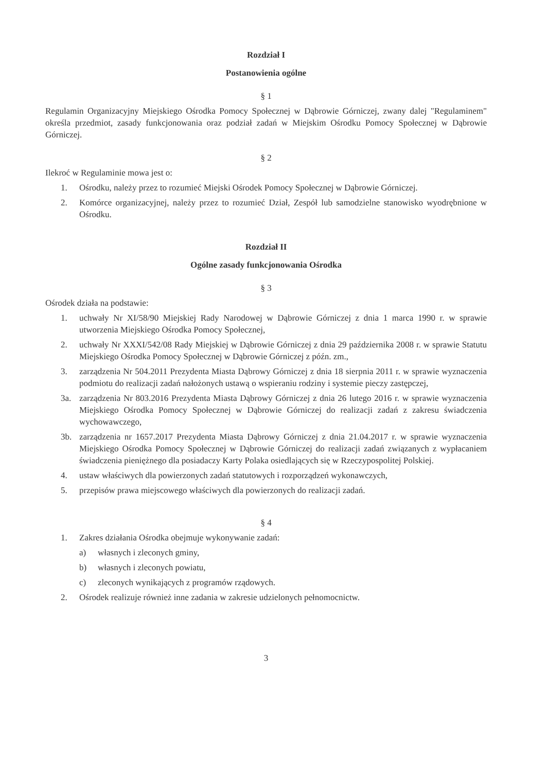Rozdział I
Postanowienia ogólne
§ 1
Regulamin Organizacyjny Miejskiego Ośrodka Pomocy Społecznej w Dąbrowie Górniczej, zwany dalej "Regulaminem" określa przedmiot, zasady funkcjonowania oraz podział zadań w Miejskim Ośrodku Pomocy Społecznej w Dąbrowie Górniczej.
§ 2
Ilekroć w Regulaminie mowa jest o:
1. Ośrodku, należy przez to rozumieć Miejski Ośrodek Pomocy Społecznej w Dąbrowie Górniczej.
2. Komórce organizacyjnej, należy przez to rozumieć Dział, Zespół lub samodzielne stanowisko wyodrębnione w Ośrodku.
Rozdział II
Ogólne zasady funkcjonowania Ośrodka
§ 3
Ośrodek działa na podstawie:
1. uchwały Nr XI/58/90 Miejskiej Rady Narodowej w Dąbrowie Górniczej z dnia 1 marca 1990 r. w sprawie utworzenia Miejskiego Ośrodka Pomocy Społecznej,
2. uchwały Nr XXXI/542/08 Rady Miejskiej w Dąbrowie Górniczej z dnia 29 października 2008 r. w sprawie Statutu Miejskiego Ośrodka Pomocy Społecznej w Dąbrowie Górniczej z późn. zm.,
3. zarządzenia Nr 504.2011 Prezydenta Miasta Dąbrowy Górniczej z dnia 18 sierpnia 2011 r. w sprawie wyznaczenia podmiotu do realizacji zadań nałożonych ustawą o wspieraniu rodziny i systemie pieczy zastępczej,
3a. zarządzenia Nr 803.2016 Prezydenta Miasta Dąbrowy Górniczej z dnia 26 lutego 2016 r. w sprawie wyznaczenia Miejskiego Ośrodka Pomocy Społecznej w Dąbrowie Górniczej do realizacji zadań z zakresu świadczenia wychowawczego,
3b. zarządzenia nr 1657.2017 Prezydenta Miasta Dąbrowy Górniczej z dnia 21.04.2017 r. w sprawie wyznaczenia Miejskiego Ośrodka Pomocy Społecznej w Dąbrowie Górniczej do realizacji zadań związanych z wypłacaniem świadczenia pieniężnego dla posiadaczy Karty Polaka osiedlających się w Rzeczypospolitej Polskiej.
4. ustaw właściwych dla powierzonych zadań statutowych i rozporządzeń wykonawczych,
5. przepisów prawa miejscowego właściwych dla powierzonych do realizacji zadań.
§ 4
1. Zakres działania Ośrodka obejmuje wykonywanie zadań:
a) własnych i zleconych gminy,
b) własnych i zleconych powiatu,
c) zleconych wynikających z programów rządowych.
2. Ośrodek realizuje również inne zadania w zakresie udzielonych pełnomocnictw.
3